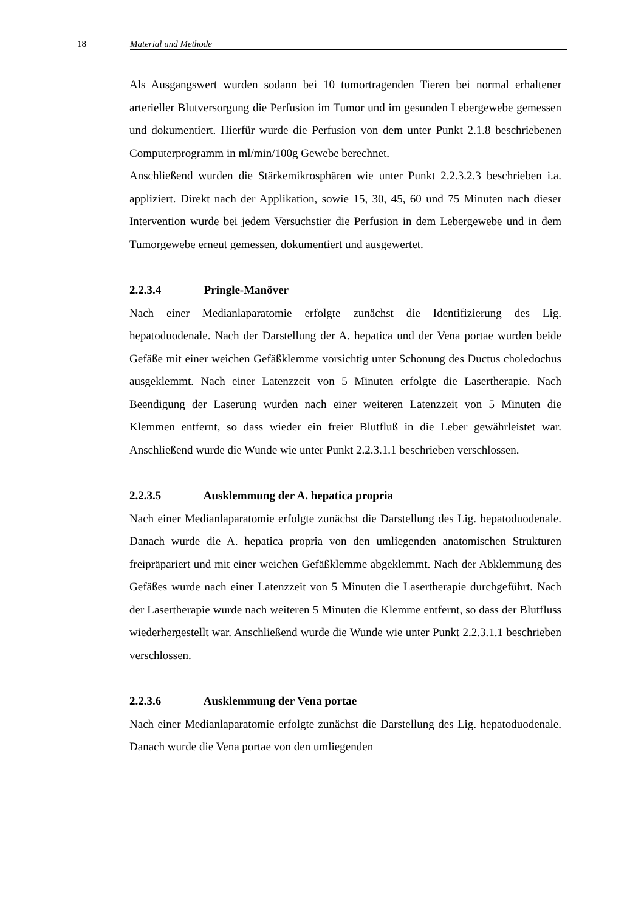18 Material und Methode
Als Ausgangswert wurden sodann bei 10 tumortragenden Tieren bei normal erhaltener arterieller Blutversorgung die Perfusion im Tumor und im gesunden Lebergewebe gemessen und dokumentiert. Hierfür wurde die Perfusion von dem unter Punkt 2.1.8 beschriebenen Computerprogramm in ml/min/100g Gewebe berechnet.
Anschließend wurden die Stärkemikrosphären wie unter Punkt 2.2.3.2.3 beschrieben i.a. appliziert. Direkt nach der Applikation, sowie 15, 30, 45, 60 und 75 Minuten nach dieser Intervention wurde bei jedem Versuchstier die Perfusion in dem Lebergewebe und in dem Tumorgewebe erneut gemessen, dokumentiert und ausgewertet.
2.2.3.4 Pringle-Manöver
Nach einer Medianlaparatomie erfolgte zunächst die Identifizierung des Lig. hepatoduodenale. Nach der Darstellung der A. hepatica und der Vena portae wurden beide Gefäße mit einer weichen Gefäßklemme vorsichtig unter Schonung des Ductus choledochus ausgeklemmt. Nach einer Latenzzeit von 5 Minuten erfolgte die Lasertherapie. Nach Beendigung der Laserung wurden nach einer weiteren Latenzzeit von 5 Minuten die Klemmen entfernt, so dass wieder ein freier Blutfluß in die Leber gewährleistet war. Anschließend wurde die Wunde wie unter Punkt 2.2.3.1.1 beschrieben verschlossen.
2.2.3.5 Ausklemmung der A. hepatica propria
Nach einer Medianlaparatomie erfolgte zunächst die Darstellung des Lig. hepatoduodenale. Danach wurde die A. hepatica propria von den umliegenden anatomischen Strukturen freipräpariert und mit einer weichen Gefäßklemme abgeklemmt. Nach der Abklemmung des Gefäßes wurde nach einer Latenzzeit von 5 Minuten die Lasertherapie durchgeführt. Nach der Lasertherapie wurde nach weiteren 5 Minuten die Klemme entfernt, so dass der Blutfluss wiederhergestellt war. Anschließend wurde die Wunde wie unter Punkt 2.2.3.1.1 beschrieben verschlossen.
2.2.3.6 Ausklemmung der Vena portae
Nach einer Medianlaparatomie erfolgte zunächst die Darstellung des Lig. hepatoduodenale. Danach wurde die Vena portae von den umliegenden